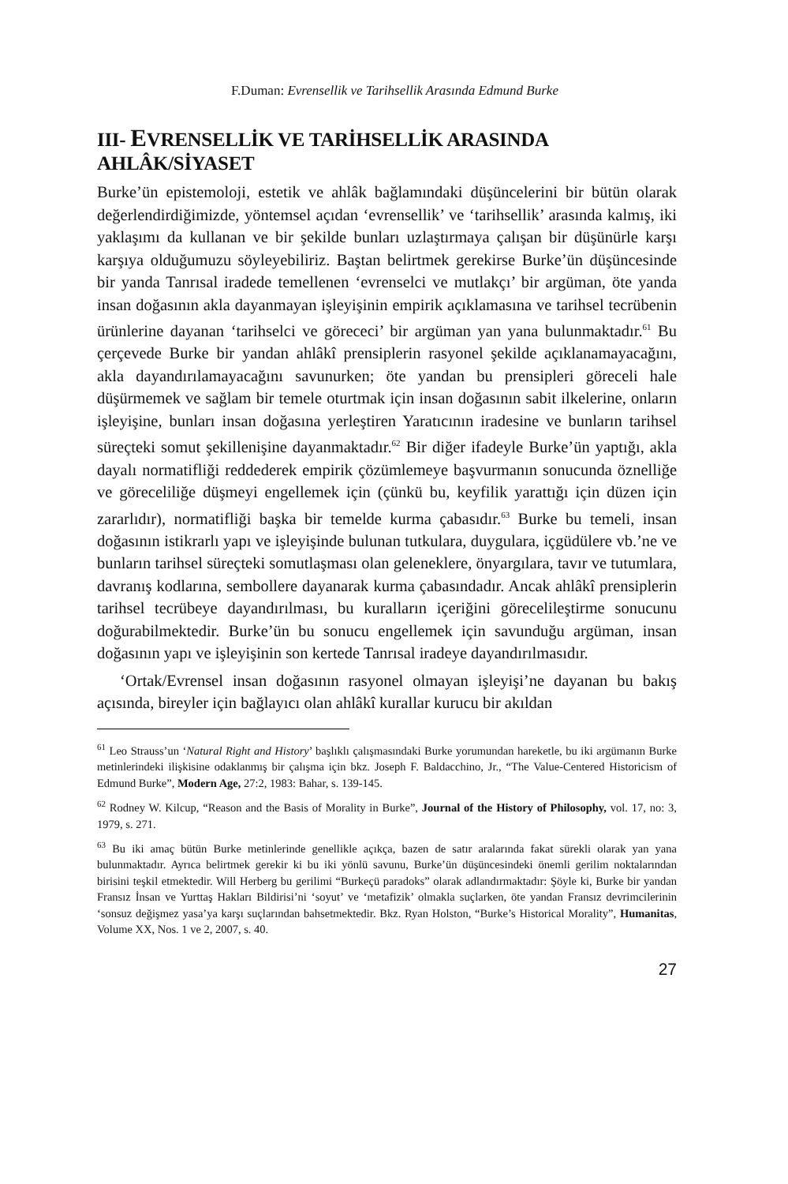F.Duman: Evrensellik ve Tarihsellik Arasında Edmund Burke
III- EVRENSELLİK VE TARİHSELLİK ARASINDA AHLÂK/SİYASET
Burke’ün epistemoloji, estetik ve ahlâk bağlamındaki düşüncelerini bir bütün olarak değerlendirdiğimizde, yöntemsel açıdan ‘evrensellik’ ve ‘tarihsellik’ arasında kalmış, iki yaklaşımı da kullanan ve bir şekilde bunları uzlaştırmaya çalışan bir düşünürle karşı karşıya olduğumuzu söyleyebiliriz. Baştan belirtmek gerekirse Burke’ün düşüncesinde bir yanda Tanrısal iradede temellenen ‘evrenselci ve mutlakçı’ bir argüman, öte yanda insan doğasının akla dayanmayan işleyişinin empirik açıklamasına ve tarihsel tecrübenin ürünlerine dayanan ‘tarihselci ve görececi’ bir argüman yan yana bulunmaktadır.<sup>61</sup> Bu çerçevede Burke bir yandan ahlâkî prensiplerin rasyonel şekilde açıklanamayacağını, akla dayandırılamayacağını savunurken; öte yandan bu prensipleri göreceli hale düşürmemek ve sağlam bir temele oturtmak için insan doğasının sabit ilkelerine, onların işleyişine, bunları insan doğasına yerleştiren Yaratıcının iradesine ve bunların tarihsel süreçteki somut şekillenişine dayanmaktadır.<sup>62</sup> Bir diğer ifadeyle Burke’ün yaptığı, akla dayalı normatifliği reddederek empirik çözümlemeye başvurmanın sonucunda öznelliğe ve göreceliliğe düşmeyi engellemek için (çünkü bu, keyfilik yarattığı için düzen için zararlıdır), normatifliği başka bir temelde kurma çabasıdır.<sup>63</sup> Burke bu temeli, insan doğasının istikrarlı yapı ve işleyişinde bulunan tutkulara, duygulara, içgüdülere vb.’ne ve bunların tarihsel süreçteki somutlaşması olan geleneklere, önyargılara, tavır ve tutumlara, davranış kodlarına, sembollere dayanarak kurma çabasındadır. Ancak ahlâkî prensiplerin tarihsel tecrübeye dayandırılması, bu kuralların içeriğini görecelileştirme sonucunu doğurabilmektedir. Burke’ün bu sonucu engellemek için savunduğu argüman, insan doğasının yapı ve işleyişinin son kertede Tanrısal iradeye dayandırılmasıdır.
‘Ortak/Evrensel insan doğasının rasyonel olmayan işleyişi’ne dayanan bu bakış açısında, bireyler için bağlayıcı olan ahlâkî kurallar kurucu bir akıldan
<sup>61</sup> Leo Strauss’un ‘Natural Right and History’ başlıklı çalışmasındaki Burke yorumundan hareketle, bu iki argümanın Burke metinlerindeki ilişkisine odaklanmış bir çalışma için bkz. Joseph F. Baldacchino, Jr., “The Value-Centered Historicism of Edmund Burke”, Modern Age, 27:2, 1983: Bahar, s. 139-145.
<sup>62</sup> Rodney W. Kilcup, “Reason and the Basis of Morality in Burke”, Journal of the History of Philosophy, vol. 17, no: 3, 1979, s. 271.
<sup>63</sup> Bu iki amaç bütün Burke metinlerinde genellikle açıkça, bazen de satır aralarında fakat sürekli olarak yan yana bulunmaktadır. Ayrıca belirtmek gerekir ki bu iki yönlü savunu, Burke’ün düşüncesindeki önemli gerilim noktalarından birisini teşkil etmektedir. Will Herberg bu gerilimi “Burkeçü paradoks” olarak adlandırmaktadır: Şöyle ki, Burke bir yandan Fransız İnsan ve Yurttaş Hakları Bildirisi’ni ‘soyut’ ve ‘metafizik’ olmakla suçlarken, öte yandan Fransız devrimcilerinin ‘sonsuz değişmez yasa’ya karşı suçlarından bahsetmektedir. Bkz. Ryan Holston, “Burke’s Historical Morality”, Humanitas, Volume XX, Nos. 1 ve 2, 2007, s. 40.
27